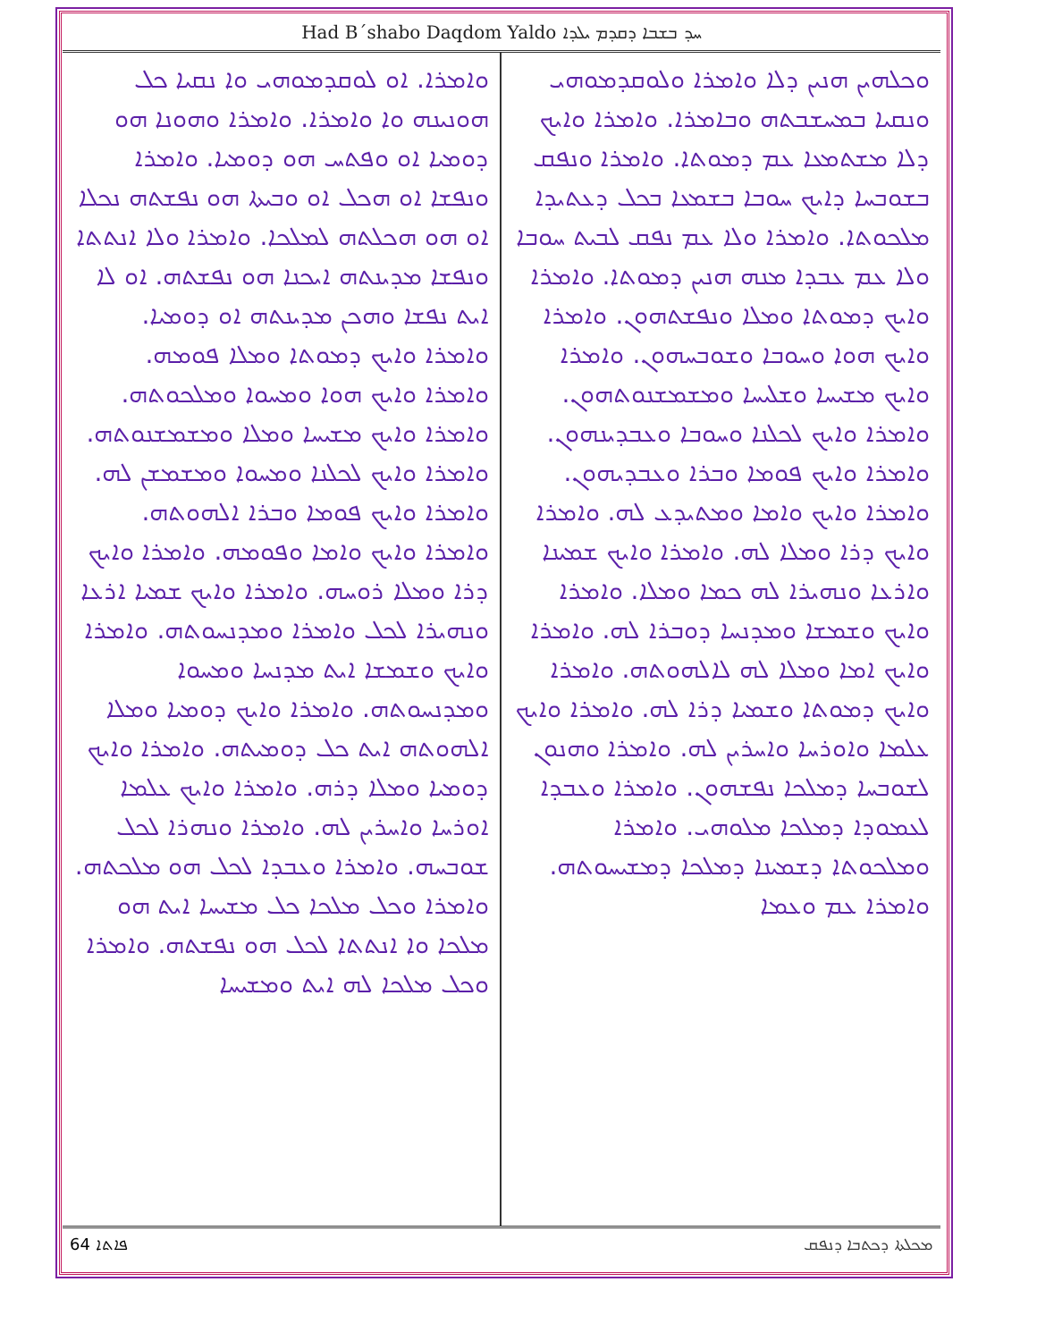Had B´shabo Daqdom Yaldo ܚܕ ܒܫܒܐ ܕܩܕܡ ܝܠܕܐ
ܘܟܠܗܝܢ ܗܢܝܢ ܕܠܐ ܘܐܡܪܐ ܘܠܘܩܕܡܘܗܝ ܘܢܩܝܐ ܒܡܚܫܒܬܗ ܘܒܐܡܪܐ. ܘܐܡܪܐ ܘܐܝܟ ܕܠܐ ܡܫܬܡܥܐ ܥܡ ܕܡܘܬܐ. ܘܐܡܪܐ ܘܢܦܩ ܒܫܘܒܚܐ ܕܐܝܟ ܚܘܒܐ ܒܫܡܥܐ ܒܟܠ ܕܥܬܝܕܐ ܡܠܟܘܬܐ. ܘܐܡܪܐ ܘܠܐ ܥܡ ܢܦܩ ܠܒܝܬ ܚܘܒܐ ܘܠܐ ܥܡ ܥܒܕܐ ܡܢܗ ܗܢܝܢ ܕܡܘܬܐ. ܘܐܡܪܐ ܘܐܝܟ ܕܡܘܬܐ ܘܡܠܐ ܘܢܦܫܬܗܘܢ. ܘܐܡܪܐ ܘܐܝܟ ܗܘܐ ܘܚܘܒܐ ܘܫܘܒܚܗܘܢ. ܘܐܡܪܐ ܘܐܝܟ ܡܫܝܚܐ ܘܫܠܝܚܐ ܘܡܫܡܫܢܘܬܗܘܢ. ܘܐܡܪܐ ܘܐܝܟ ܠܟܠܢܐ ܘܚܘܒܐ ܘܥܒܕܝܢܗܘܢ. ܘܐܡܪܐ ܘܐܝܟ ܦܘܡܐ ܘܒܪܐ ܘܥܒܕܝܗܘܢ. ܘܐܡܪܐ ܘܐܝܟ ܘܐܡܐ ܘܡܬܝܕܥ ܠܗ. ܘܐܡܪܐ ܘܐܝܟ ܕܪܐ ܘܡܠܐ ܠܗ. ܘܐܡܪܐ ܘܐܝܟ ܫܡܝܢܐ ܘܐܪܥܐ ܘܢܗܝܪܐ ܠܗ ܟܡܐ ܘܡܠܐ. ܘܐܡܪܐ ܘܐܝܟ ܘܫܡܫܐ ܘܡܕܢܚܐ ܕܘܒܪܐ ܠܗ. ܘܐܡܪܐ ܘܐܝܟ ܐܡܐ ܘܡܠܐ ܠܗ ܠܐܠܗܘܬܗ. ܘܐܡܪܐ ܘܐܝܟ ܕܡܘܬܐ ܘܫܡܝܐ ܕܪܐ ܠܗ. ܘܐܡܪܐ ܘܐܝܟ ܥܠܡܐ ܘܐܘܪܚܐ ܘܐܚܪܝܢ ܠܗ. ܘܐܡܪܐ ܘܗܢܘܢ ܠܫܘܒܚܐ ܕܡܠܟܐ ܢܦܫܗܘܢ. ܘܐܡܪܐ ܘܥܒܕܐ ܠܥܡܘܕܐ ܕܡܠܟܐ ܡܠܘܗܝ. ܘܐܡܪܐ ܘܡܠܟܘܬܐ ܕܫܡܝܢܐ ܕܡܠܟܐ ܕܡܫܝܚܘܬܗ. ܘܐܡܪܐ ܥܡ ܘܥܡܐ
ܘܐܡܪܐ. ܐܘ ܠܘܩܕܡܘܗܝ ܘܐ ܢܩܝܐ ܟܠ ܗܘܢܝܢܗ ܘܐ ܘܐܡܪܐ. ܘܐܡܪܐ ܘܗܘܢܐ ܗܘ ܕܘܡܝܐ ܐܘ ܘܦܬܚ ܗܘ ܕܘܡܝܐ. ܘܐܡܪܐ ܘܢܦܫܐ ܐܘ ܗܟܠ ܐܘ ܘܒܝܬܐ ܗܘ ܢܦܫܬܗ ܢܟܠܐ ܐܘ ܗܘ ܗܟܠܬܗ ܠܡܠܟܐ. ܘܐܡܪܐ ܘܠܐ ܐܢܬܬܐ ܘܢܦܫܐ ܡܕܝܢܬܗ ܐܝܟܢܐ ܗܘ ܢܦܫܬܗ. ܐܘ ܠܐ ܐܝܬ ܢܦܫܐ ܘܗܟܢ ܡܕܝܢܬܗ ܐܘ ܕܘܡܝܐ. ܘܐܡܪܐ ܘܐܝܟ ܕܡܘܬܐ ܘܡܠܐ ܦܘܡܗ. ܘܐܡܪܐ ܘܐܝܟ ܗܘܐ ܘܡܚܘܐ ܘܡܠܟܘܬܗ. ܘܐܡܪܐ ܘܐܝܟ ܡܫܝܚܐ ܘܡܠܐ ܘܡܫܡܫܢܘܬܗ. ܘܐܡܪܐ ܘܐܝܟ ܠܟܠܢܐ ܘܡܚܘܐ ܘܡܫܡܫܢ ܠܗ. ܘܐܡܪܐ ܘܐܝܟ ܦܘܡܐ ܘܒܪܐ ܐܠܗܘܬܗ. ܘܐܡܪܐ ܘܐܝܟ ܘܐܡܐ ܘܦܘܡܗ. ܘܐܡܪܐ ܘܐܝܟ ܕܪܐ ܘܡܠܐ ܪܘܚܗ. ܘܐܡܪܐ ܘܐܝܟ ܫܡܝܐ ܐܪܥܐ ܘܢܗܝܪܐ ܠܟܠ ܘܐܡܪܐ ܘܡܕܢܚܘܬܗ. ܘܐܡܪܐ ܘܐܝܟ ܘܫܡܫܐ ܐܝܬ ܡܕܢܚܐ ܘܡܚܘܐ ܘܡܕܢܚܘܬܗ. ܘܐܡܪܐ ܘܐܝܟ ܕܘܡܝܐ ܘܡܠܐ ܐܠܗܘܬܗ ܐܝܬ ܟܠ ܕܘܡܝܬܗ. ܘܐܡܪܐ ܘܐܝܟ ܕܘܡܝܐ ܘܡܠܐ ܕܪܗ. ܘܐܡܪܐ ܘܐܝܟ ܥܠܡܐ ܐܘܪܚܐ ܘܐܚܪܝܢ ܠܗ. ܘܐܡܪܐ ܘܢܗܪܐ ܠܟܠ ܫܘܒܚܗ. ܘܐܡܪܐ ܘܥܒܕܐ ܠܟܠ ܗܘ ܡܠܟܬܗ. ܘܐܡܪܐ ܘܟܠ ܡܠܟܐ ܟܠ ܡܫܝܚܐ ܐܝܬ ܗܘ ܡܠܟܐ ܘܐ ܐܢܬܬܐ ܠܟܠ ܗܘ ܢܦܫܬܗ. ܘܐܡܪܐ ܘܟܠ ܡܠܟܐ ܠܗ ܐܝܬ ܘܡܫܝܚܐ
64 ܦܐܬܐ ܡܟܠܬܐ ܕܟܬܒܐ ܕܢܦܩ